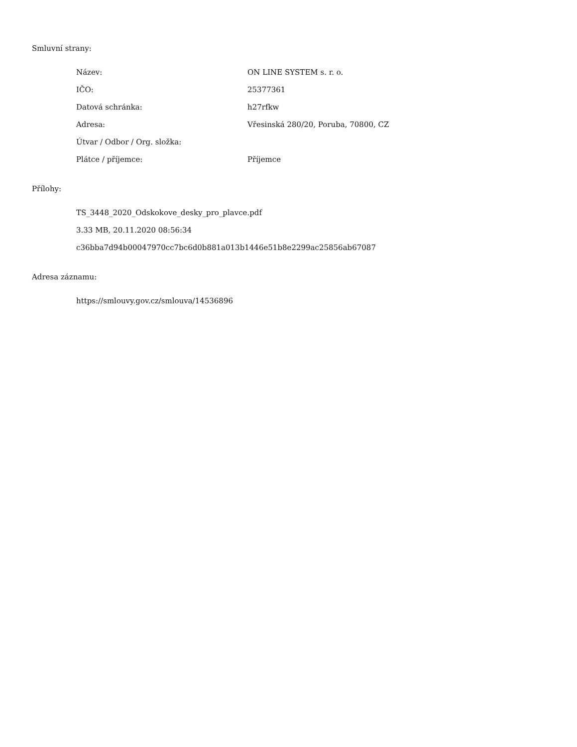Smluvní strany:
| Název: | ON LINE SYSTEM s. r. o. |
| IČO: | 25377361 |
| Datová schránka: | h27rfkw |
| Adresa: | Vřesinská 280/20, Poruba, 70800, CZ |
| Útvar / Odbor / Org. složka: | |
| Plátce / příjemce: | Příjemce |
Přílohy:
TS_3448_2020_Odskokove_desky_pro_plavce.pdf
3.33 MB, 20.11.2020 08:56:34
c36bba7d94b00047970cc7bc6d0b881a013b1446e51b8e2299ac25856ab67087
Adresa záznamu:
https://smlouvy.gov.cz/smlouva/14536896